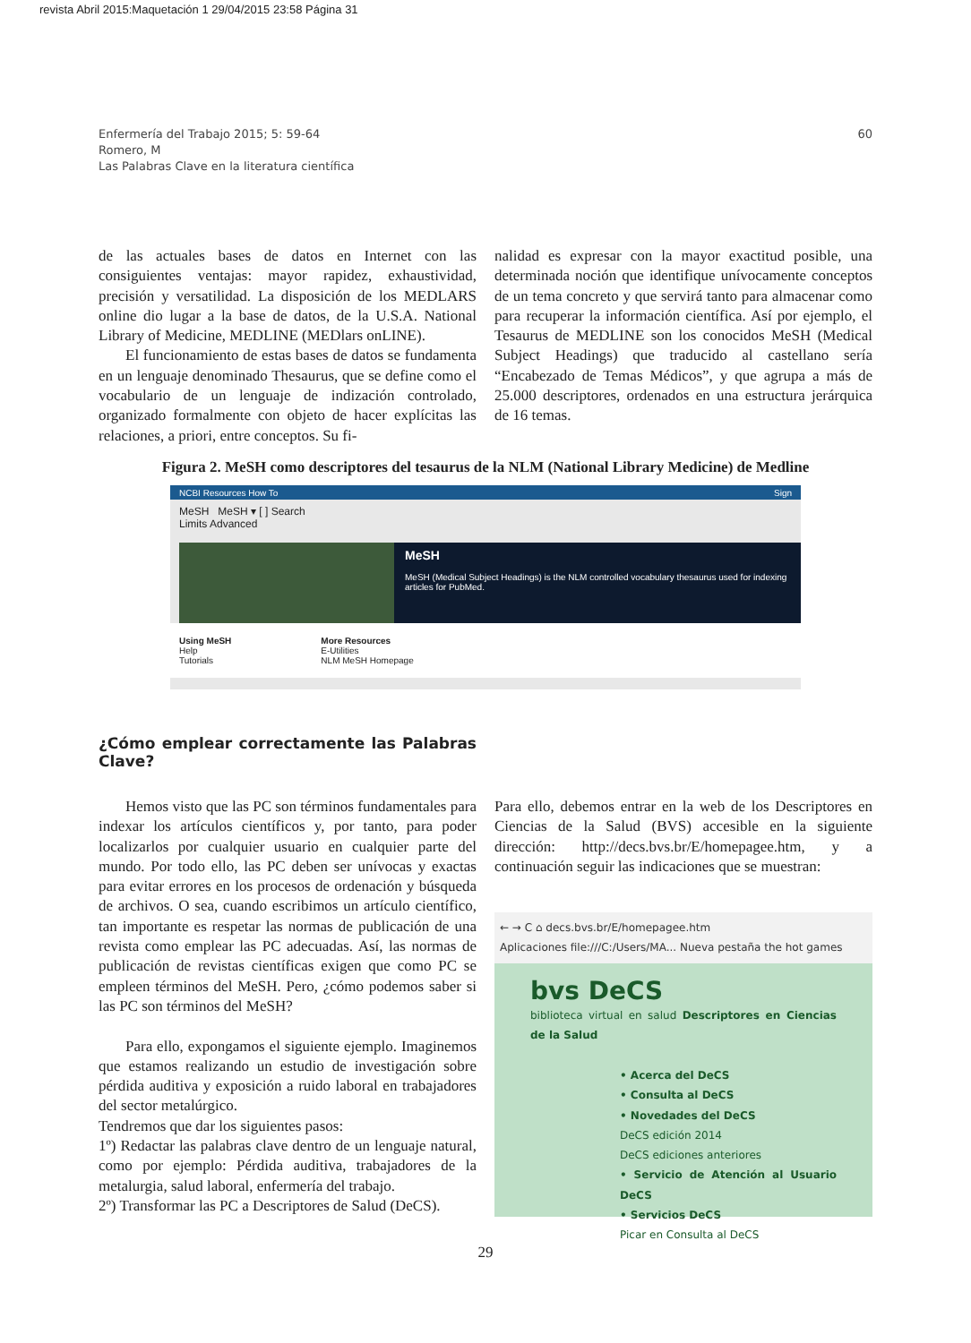revista Abril 2015:Maquetación 1 29/04/2015 23:58 Página 31
Enfermería del Trabajo 2015; 5: 59-64
Romero, M
Las Palabras Clave en la literatura científica
60
de las actuales bases de datos en Internet con las consiguientes ventajas: mayor rapidez, exhaustividad, precisión y versatilidad. La disposición de los MEDLARS online dio lugar a la base de datos, de la U.S.A. National Library of Medicine, MEDLINE (MEDlars onLINE).
El funcionamiento de estas bases de datos se fundamenta en un lenguaje denominado Thesaurus, que se define como el vocabulario de un lenguaje de indización controlado, organizado formalmente con objeto de hacer explícitas las relaciones, a priori, entre conceptos. Su fi-
nalidad es expresar con la mayor exactitud posible, una determinada noción que identifique unívocamente conceptos de un tema concreto y que servirá tanto para almacenar como para recuperar la información científica. Así por ejemplo, el Tesaurus de MEDLINE son los conocidos MeSH (Medical Subject Headings) que traducido al castellano sería “Encabezado de Temas Médicos”, y que agrupa a más de 25.000 descriptores, ordenados en una estructura jerárquica de 16 temas.
Figura 2. MeSH como descriptores del tesaurus de la NLM (National Library Medicine) de Medline
NCBI Resources How To Sign
MeSH MeSH ▾ [ ] Search
Limits Advanced
MeSH
MeSH (Medical Subject Headings) is the NLM controlled vocabulary thesaurus used for indexing articles for PubMed.
Using MeSH
Help
Tutorials
More Resources
E-Utilities
NLM MeSH Homepage
¿Cómo emplear correctamente las Palabras Clave?
Hemos visto que las PC son términos fundamentales para indexar los artículos científicos y, por tanto, para poder localizarlos por cualquier usuario en cualquier parte del mundo. Por todo ello, las PC deben ser unívocas y exactas para evitar errores en los procesos de ordenación y búsqueda de archivos. O sea, cuando escribimos un artículo científico, tan importante es respetar las normas de publicación de una revista como emplear las PC adecuadas. Así, las normas de publicación de revistas científicas exigen que como PC se empleen términos del MeSH. Pero, ¿cómo podemos saber si las PC son términos del MeSH?
Para ello, expongamos el siguiente ejemplo. Imaginemos que estamos realizando un estudio de investigación sobre pérdida auditiva y exposición a ruido laboral en trabajadores del sector metalúrgico.
Tendremos que dar los siguientes pasos:
1º) Redactar las palabras clave dentro de un lenguaje natural, como por ejemplo: Pérdida auditiva, trabajadores de la metalurgia, salud laboral, enfermería del trabajo.
2º) Transformar las PC a Descriptores de Salud (DeCS).
Para ello, debemos entrar en la web de los Descriptores en Ciencias de la Salud (BVS) accesible en la siguiente dirección: http://decs.bvs.br/E/homepagee.htm, y a continuación seguir las indicaciones que se muestran:
← → C ⌂ decs.bvs.br/E/homepagee.htm
Aplicaciones file:///C:/Users/MA... Nueva pestaña the hot games
bvs DeCS
biblioteca virtual en salud Descriptores en Ciencias de la Salud
• Acerca del DeCS
• Consulta al DeCS
• Novedades del DeCS
DeCS edición 2014
DeCS ediciones anteriores
• Servicio de Atención al Usuario DeCS
• Servicios DeCS
Picar en Consulta al DeCS
29